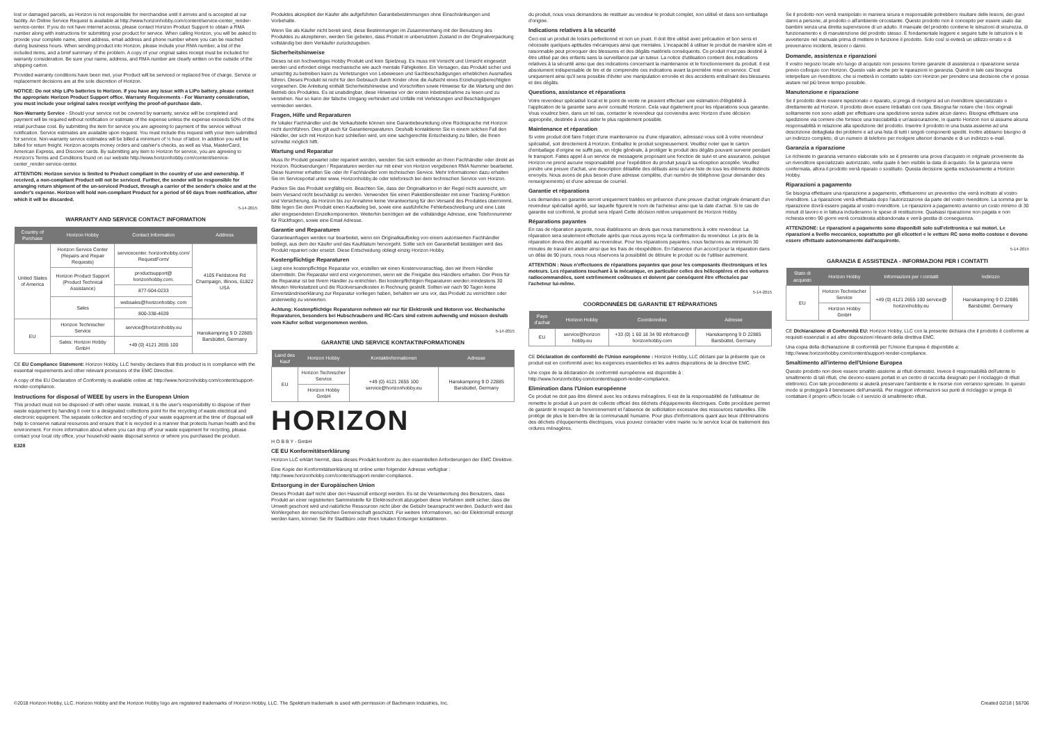lost or damaged parcels, as Horizon is not responsible for merchandise until it arrives and is accepted at our facility. An Online Service Request is available at http://www.horizonhobby.com/content/service-center_render-service-center. If you do not have internet access, please contact Horizon Product Support to obtain a RMA number along with instructions for submitting your product for service. When calling Horizon, you will be asked to provide your complete name, street address, email address and phone number where you can be reached during business hours. When sending product into Horizon, please include your RMA number, a list of the included items, and a brief summary of the problem. A copy of your original sales receipt must be included for warranty consideration. Be sure your name, address, and RMA number are clearly written on the outside of the shipping carton.
Provided warranty conditions have been met, your Product will be serviced or replaced free of charge. Service or replacement decisions are at the sole discretion of Horizon.
NOTICE: Do not ship LiPo batteries to Horizon. If you have any issue with a LiPo battery, please contact the appropriate Horizon Product Support office. Warranty Requirements - For Warranty consideration, you must include your original sales receipt verifying the proof-of-purchase date.
Non-Warranty Service - Should your service not be covered by warranty, service will be completed and payment will be required without notification or estimate of the expense unless the expense exceeds 50% of the retail purchase cost. By submitting the item for service you are agreeing to payment of the service without notification. Service estimates are available upon request. You must include this request with your item submitted for service. Non-warranty service estimates will be billed a minimum of ½ hour of labor. In addition you will be billed for return freight. Horizon accepts money orders and cashier's checks, as well as Visa, MasterCard, American Express, and Discover cards. By submitting any item to Horizon for service, you are agreeing to Horizon's Terms and Conditions found on our website http://www.horizonhobby.com/content/service-center_render-service-center.
ATTENTION: Horizon service is limited to Product compliant in the country of use and ownership. If received, a non-compliant Product will not be serviced. Further, the sender will be responsible for arranging return shipment of the un-serviced Product, through a carrier of the sender's choice and at the sender's expense. Horizon will hold non-compliant Product for a period of 60 days from notification, after which it will be discarded.
5-14-2015
WARRANTY AND SERVICE CONTACT INFORMATION
| Country of Purchase | Horizon Hobby | Contact Information | Address |
| --- | --- | --- | --- |
| United States of America | Horizon Service Center (Repairs and Repair Requests) | servicecenter. horizonhobby.com/ RequestForm/ | 4105 Fieldstone Rd Champaign, Illinois, 61822 USA |
| | Horizon Product Support (Product Technical Assistance) | productsupport@ horizonhobby.com. | |
| | | 877-504-0233 | |
| | Sales | websales@horizonhobby. com | |
| | | 800-338-4639 | |
| EU | Horizon Technischer Service | service@horizonhobby.eu | Hanskampring 9 D 22885 Barsbüttel, Germany |
| | Sales: Horizon Hobby GmbH | +49 (0) 4121 2655 100 | |
CE EU Compliance Statement: Horizon Hobby, LLC hereby declares that this product is in compliance with the essential requirements and other relevant provisions of the EMC Directive.
A copy of the EU Declaration of Conformity is available online at: http://www.horizonhobby.com/content/support-render-compliance.
Instructions for disposal of WEEE by users in the European Union
This product must not be disposed of with other waste. Instead, it is the user's responsibility to dispose of their waste equipment by handing it over to a designated collections point for the recycling of waste electrical and electronic equipment. The separate collection and recycling of your waste equipment at the time of disposal will help to conserve natural resources and ensure that it is recycled in a manner that protects human health and the environment. For more information about where you can drop off your waste equipment for recycling, please contact your local city office, your household waste disposal service or where you purchased the product.
E328
Produktes akzeptiert der Käufer alle aufgeführten Garantiebestimmungen ohne Einschränkungen und Vorbehalte.
Wenn Sie als Käufer nicht bereit sind, diese Bestimmungen im Zusammenhang mit der Benutzung des Produktes zu akzeptieren, werden Sie gebeten, dass Produkt in unbenutztem Zustand in der Originalverpackung vollständig bei dem Verkäufer zurückzugeben.
Sicherheitshinweise
Dieses ist ein hochwertiges Hobby Produkt und kein Spielzeug. Es muss mit Vorsicht und Umsicht eingesetzt werden und erfordert einige mechanische wie auch mentale Fähigkeiten. Ein Versagen, das Produkt sicher und umsichtig zu betreiben kann zu Verletzungen von Lebewesen und Sachbeschädigungen erheblichen Ausmaßes führen. Dieses Produkt ist nicht für den Gebrauch durch Kinder ohne die Aufsicht eines Erziehungsberechtigten vorgesehen. Die Anleitung enthält Sicherheitshinweise und Vorschriften sowie Hinweise für die Wartung und den Betrieb des Produktes. Es ist unabdingbar, diese Hinweise vor der ersten Inbetriebnahme zu lesen und zu verstehen. Nur so kann der falsche Umgang verhindert und Unfälle mit Verletzungen und Beschädigungen vermieden werden.
Fragen, Hilfe und Reparaturen
Ihr lokaler Fachhändler und die Verkaufstelle können eine Garantiebeurteilung ohne Rücksprache mit Horizon nicht durchführen. Dies gilt auch für Garantiereparaturen. Deshalb kontaktieren Sie in einem solchen Fall den Händler, der sich mit Horizon kurz schließen wird, um eine sachgerechte Entscheidung zu fällen, die Ihnen schnellst möglich hilft.
Wartung und Reparatur
Muss Ihr Produkt gewartet oder repariert werden, wenden Sie sich entweder an Ihren Fachhändler oder direkt an Horizon. Rücksendungen / Reparaturen werden nur mit einer von Horizon vergebenen RMA Nummer bearbeitet. Diese Nummer erhalten Sie oder ihr Fachhändler vom technischen Service. Mehr Informationen dazu erhalten Sie im Serviceportal unter www. Horizonhobby.de oder telefonisch bei dem technischen Service von Horizon.
Packen Sie das Produkt sorgfältig ein. Beachten Sie, dass der Originalkarton in der Regel nicht ausreicht, um beim Versand nicht beschädigt zu werden. Verwenden Sie einen Paketdienstleister mit einer Tracking Funktion und Versicherung, da Horizon bis zur Annahme keine Verantwortung für den Versand des Produktes übernimmt. Bitte legen Sie dem Produkt einen Kaufbeleg bei, sowie eine ausführliche Fehlerbeschreibung und eine Liste aller eingesendeten Einzelkomponenten. Weiterhin benötigen wir die vollständige Adresse, eine Telefonnummer für Rückfragen, sowie eine Email Adresse.
Garantie und Reparaturen
Garantieanfragen werden nur bearbeitet, wenn ein Originalkaufbeleg von einem autorisierten Fachhändler beiliegt, aus dem der Käufer und das Kaufdatum hervorgeht. Sollte sich ein Garantiefall bestätigen wird das Produkt repariert oder ersetzt. Diese Entscheidung obliegt einzig Horizon Hobby.
Kostenpflichtige Reparaturen
Liegt eine kostenpflichtige Reparatur vor, erstellen wir einen Kostenvoranschlag, den wir Ihrem Händler übermitteln. Die Reparatur wird erst vorgenommen, wenn wir die Freigabe des Händlers erhalten. Der Preis für die Reparatur ist bei Ihrem Händler zu entrichten. Bei kostenpflichtigen Reparaturen werden mindestens 30 Minuten Werkstattzeit und die Rückversandkosten in Rechnung gestellt. Sollten wir nach 90 Tagen keine Einverständniserklärung zur Reparatur vorliegen haben, behalten wir uns vor, das Produkt zu vernichten oder anderweitig zu verwerten.
Achtung: Kostenpflichtige Reparaturen nehmen wir nur für Elektronik und Motoren vor. Mechanische Reparaturen, besonders bei Hubschraubern und RC-Cars sind extrem aufwendig und müssen deshalb vom Käufer selbst vorgenommen werden.
5-14-2015
GARANTIE UND SERVICE KONTAKTINFORMATIONEN
| Land des Kauf | Horizon Hobby | Kontaktinformationen | Adresse |
| --- | --- | --- | --- |
| EU | Horizon Technischer Service | +49 (0) 4121 2655 100 service@horizonhobby.eu | Hanskampring 9 D 22885 Barsbüttel, Germany |
| | Horizon Hobby GmbH | | |
HORIZON
H O B B Y - GmbH
CE EU Konformitätserklärung
Horizon LLC erklärt hiermit, dass dieses Produkt konform zu den essentiellen Anforderungen der EMC Direktive.
Eine Kopie der Konformitätserklärung ist online unter folgender Adresse verfügbar : http://www.horizonhobby.com/content/support-render-compliance.
Entsorgung in der Europäischen Union
Dieses Produkt darf nicht über den Hausmüll entsorgt werden. Es ist die Verantwortung des Benutzers, dass Produkt an einer registrierten Sammelstelle für Elektroschrott abzugeben diese Verfahren stellt sicher, dass die Umwelt geschont wird und natürliche Ressourcen nicht über die Gebühr beansprucht werden. Dadurch wird das Wohlergehen der menschlichen Gemeinschaft geschützt. Für weitere Informationen, wo der Elektromüll entsorgt werden kann, können Sie Ihr Stadtbüro oder Ihren lokalen Entsorger kontaktieren.
du produit, nous vous demandons de restituer au vendeur le produit complet, non utilisé et dans son emballage d'origine.
Indications relatives à la sécurité
Ceci est un produit de loisirs perfectionné et non un jouet. Il doit être utilisé avec précaution et bon sens et nécessite quelques aptitudes mécaniques ainsi que mentales. L'incapacité à utiliser le produit de manière sûre et raisonnable peut provoquer des blessures et des dégâts matériels conséquents. Ce produit n'est pas destiné à être utilisé par des enfants sans la surveillance par un tuteur. La notice d'utilisation contient des indications relatives à la sécurité ainsi que des indications concernant la maintenance et le fonctionnement du produit. Il est absolument indispensable de lire et de comprendre ces indications avant la première mise en service. C'est uniquement ainsi qu'il sera possible d'éviter une manipulation erronée et des accidents entraînant des blessures et des dégâts.
Questions, assistance et réparations
Votre revendeur spécialisé local et le point de vente ne peuvent effectuer une estimation d'éligibilité à l'application de la garantie sans avoir consulté Horizon. Cela vaut également pour les réparations sous garantie. Vous voudrez bien, dans un tel cas, contacter le revendeur qui conviendra avec Horizon d'une décision appropriée, destinée à vous aider le plus rapidement possible.
Maintenance et réparation
Si votre produit doit faire l'objet d'une maintenance ou d'une réparation, adressez-vous soit à votre revendeur spécialisé, soit directement à Horizon. Emballez le produit soigneusement. Veuillez noter que le carton d'emballage d'origine ne suffit pas, en règle générale, à protéger le produit des dégâts pouvant survenir pendant le transport. Faites appel à un service de messagerie proposant une fonction de suivi et une assurance, puisque Horizon ne prend aucune responsabilité pour l'expédition du produit jusqu'à sa réception acceptée. Veuillez joindre une preuve d'achat, une description détaillée des défauts ainsi qu'une liste de tous les éléments distincts envoyés. Nous avons de plus besoin d'une adresse complète, d'un numéro de téléphone (pour demander des renseignements) et d'une adresse de courriel.
Garantie et réparations
Les demandes en garantie seront uniquement traitées en présence d'une preuve d'achat originale émanant d'un revendeur spécialisé agréé, sur laquelle figurent le nom de l'acheteur ainsi que la date d'achat. Si le cas de garantie est confirmé, le produit sera réparé Cette décision relève uniquement de Horizon Hobby.
Réparations payantes
En cas de réparation payante, nous établissons un devis que nous transmettons à votre revendeur. La réparation sera seulement effectuée après que nous ayons reçu la confirmation du revendeur. Le prix de la réparation devra être acquitté au revendeur. Pour les réparations payantes, nous facturons au minimum 30 minutes de travail en atelier ainsi que les frais de réexpédition. En l'absence d'un accord pour la réparation dans un délai de 90 jours, nous nous réservons la possibilité de détruire le produit ou de l'utiliser autrement.
ATTENTION : Nous n'effectuons de réparations payantes que pour les composants électroniques et les moteurs. Les réparations touchant à la mécanique, en particulier celles des hélicoptères et des voitures radiocommandées, sont extrêmement coûteuses et doivent par conséquent être effectuées par l'acheteur lui-même.
5-14-2015
COORDONNÉES DE GARANTIE ET RÉPARATIONS
| Pays d'achat | Horizon Hobby | Coordonnées | Adresse |
| --- | --- | --- | --- |
| EU | service@horizon hobby.eu | +33 (0) 1 60 18 34 90 infofrance@ horizonhobby.com | Hanskampring 9 D 22885 Barsbüttel, Germany |
CE Déclaration de conformité de l'Union européenne : Horizon Hobby, LLC déclare par la présente que ce produit est en conformité avec les exigences essentielles et les autres dispositions de la directive EMC.
Une copie de la déclaration de conformité européenne est disponible à : http://www.horizonhobby.com/content/support-render-compliance.
Elimination dans l'Union européenne
Ce produit ne doit pas être éliminé avec les ordures ménagères. Il est de la responsabilité de l'utilisateur de remettre le produit à un point de collecte officiel des déchets d'équipements électriques. Cette procédure permet de garantir le respect de l'environnement et l'absence de sollicitation excessive des ressources naturelles. Elle protège de plus le bien-être de la communauté humaine. Pour plus d'informations quant aux lieux d'éliminations des déchets d'équipements électriques, vous pouvez contacter votre mairie ou le service local de traitement des ordures ménagères.
Se il prodotto non verrà manipolato in maniera sicura e responsabile potrebbero risultare delle lesioni, dei gravi danni a persone, al prodotto o all'ambiente circostante. Questo prodotto non è concepito per essere usato dai bambini senza una diretta supervisione di un adulto. Il manuale del prodotto contiene le istruzioni di sicurezza, di funzionamento e di manutenzione del prodotto stesso. È fondamentale leggere e seguire tutte le istruzioni e le avvertenze nel manuale prima di mettere in funzione il prodotto. Solo così si eviterà un utilizzo errato e di preverranno incidenti, lesioni o danni.
Domande, assistenza e riparazioni
Il vostro negozio locale e/o luogo di acquisto non possono fornire garanzie di assistenza o riparazione senza previo colloquio con Horizon. Questo vale anche per le riparazioni in garanzia. Quindi in tale casi bisogna interpellare un rivenditore, che si metterà in contatto subito con Horizon per prendere una decisione che vi possa aiutare nel più breve tempo possibile.
Manutenzione e riparazione
Se il prodotto deve essere ispezionato o riparato, si prega di rivolgersi ad un rivenditore specializzato o direttamente ad Horizon. Il prodotto deve essere Imballato con cura. Bisogna far notare che i box originali solitamente non sono adatti per effettuare una spedizione senza subire alcun danno. Bisogna effettuare una spedizione via corriere che fornisce una tracciabilità e un'assicurazione, in quanto Horizon non si assume alcuna responsabilità in relazione alla spedizione del prodotto. Inserire il prodotto in una busta assieme ad una descrizione dettagliata dei problemi e ad una lista di tutti i singoli componenti spediti. Inoltre abbiamo bisogno di un indirizzo completo, di un numero di telefono per rivolgere ulteriori domande e di un indirizzo e-mail.
Garanzia a riparazione
Le richieste in garanzia verranno elaborate solo se è presente una prova d'acquisto in originale proveniente da un rivenditore specializzato autorizzato, nella quale è ben visibile la data di acquisto. Se la garanzia viene confermata, allora il prodotto verrà riparato o sostituito. Questa decisione spetta esclusivamente a Horizon Hobby.
Riparazioni a pagamento
Se bisogna effettuare una riparazione a pagamento, effettueremo un preventivo che verrà inoltrato al vostro rivenditore. La riparazione verrà effettuata dopo l'autorizzazione da parte del vostro rivenditore. La somma per la riparazione dovrà essere pagata al vostro rivenditore. Le riparazioni a pagamento avranno un costo minimo di 30 minuti di lavoro e in fattura includeranno le spese di restituzione. Qualsiasi riparazione non pagata e non richiesta entro 90 giorni verrà considerata abbandonata e verrà gestita di conseguenza.
ATTENZIONE: Le riparazioni a pagamento sono disponibili solo sull'elettronica e sui motori. Le riparazioni a livello meccanico, soprattutto per gli elicotteri e le vetture RC sono molto costose e devono essere effettuate autonomamente dall'acquirente.
5-14-2015
GARANZIA E ASSISTENZA - INFORMAZIONI PER I CONTATTI
| Stato di acquisto | Horizon Hobby | Informazioni per i contatti | Indirizzo |
| --- | --- | --- | --- |
| EU | Horizon Technischer Service | +49 (0) 4121 2655 100 service@ horizonhobby.eu | Hanskampring 9 D 22885 Barsbüttel, Germany |
| | Horizon Hobby GmbH | | |
CE Dichiarazione di Conformità EU: Horizon Hobby, LLC con la presente dichiara che il prodotto è conforme ai requisiti essenziali e ad altre disposizioni rilevanti della direttiva EMC.
Una copia della dichiarazione di conformità per l'Unione Europea è disponibile a: http://www.horizonhobby.com/content/support-render-compliance.
Smaltimento all'interno dell'Unione Europea
Questo prodotto non deve essere smaltito assieme ai rifiuti domestici. Invece è responsabilità dell'utente lo smaltimento di tali rifiuti, che devono essere portati in un centro di raccolta designato per il riciclaggio di rifiuti elettronici. Con tale procedimento si aiuterà preservare l'ambiente e le risorse non verranno sprecate. In questo modo si proteggerà il benessere dell'umanità. Per maggiori informazioni sui punti di riciclaggio si prega di contattare il proprio ufficio locale o il servizio di smaltimento rifiuti.
©2018 Horizon Hobby, LLC. Horizon Hobby and the Horizon Hobby logo are registered trademarks of Horizon Hobby, LLC. The Spektrum trademark is used with permission of Bachmann Industries, Inc. Created 02/18 | 56706